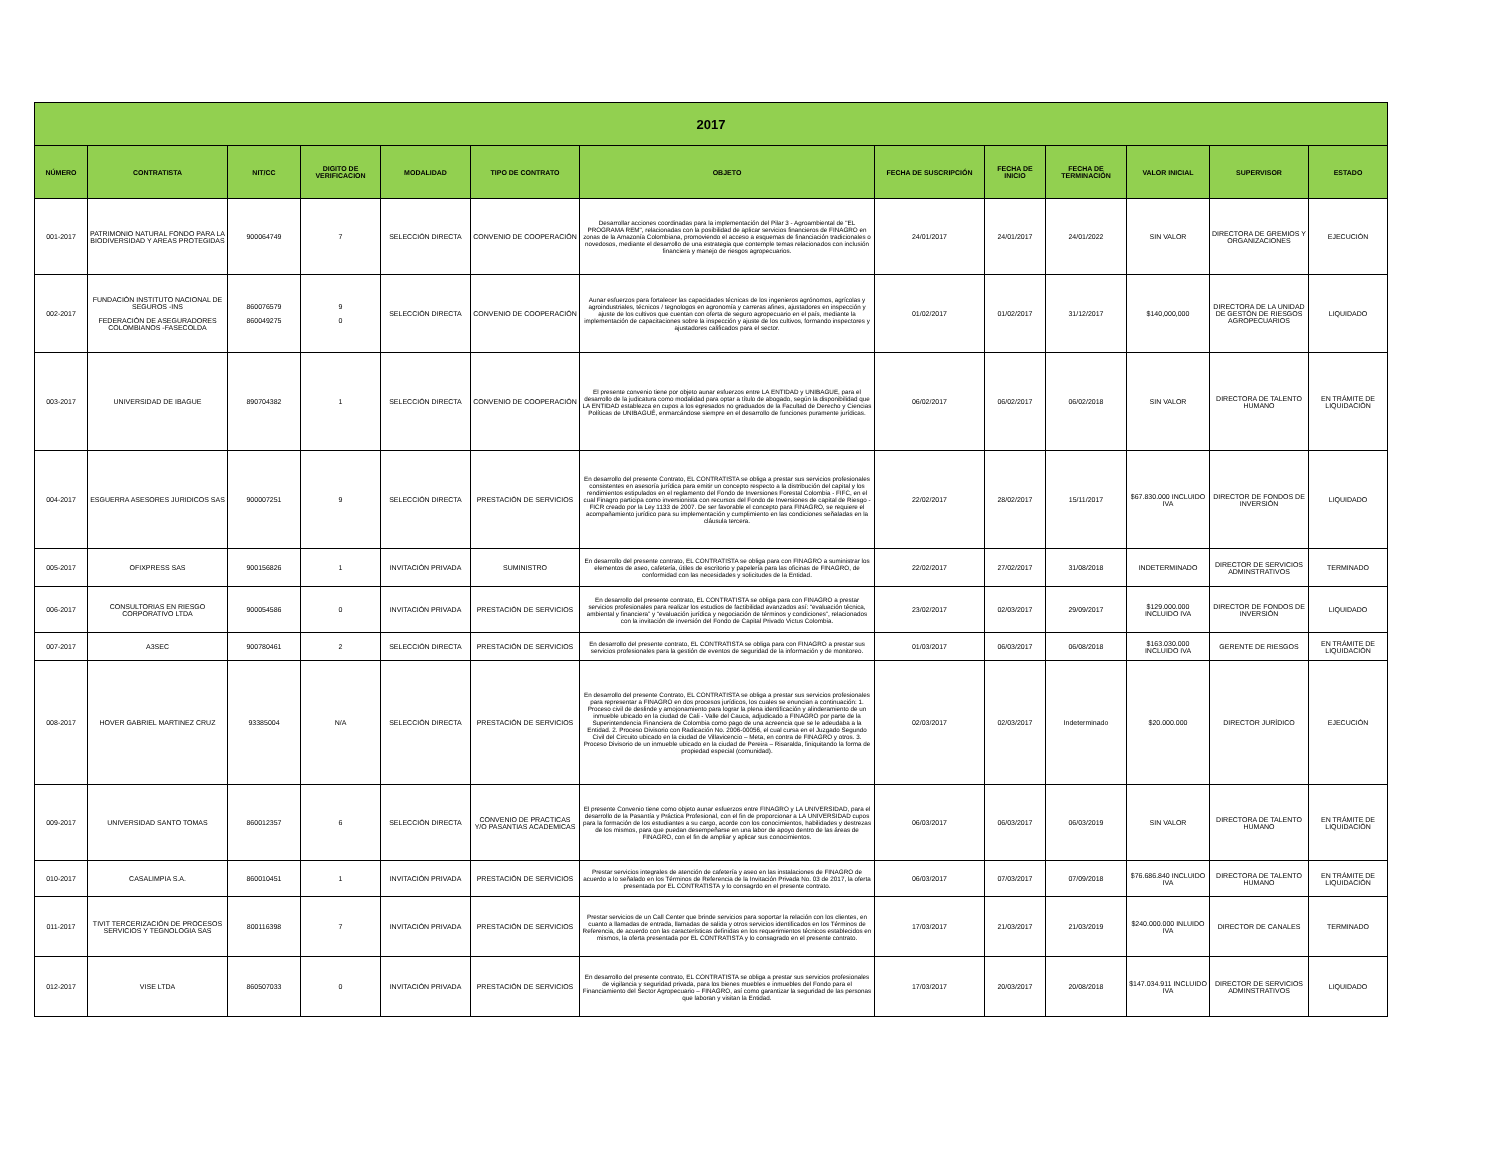| 2017 | | | | | | | | | | | | |
| --- | --- | --- | --- | --- | --- | --- | --- | --- | --- | --- | --- | --- |
| NÚMERO | CONTRATISTA | NIT/CC | DIGITO DE VERIFICACION | MODALIDAD | TIPO DE CONTRATO | OBJETO | FECHA DE SUSCRIPCIÓN | FECHA DE INICIO | FECHA DE TERMINACIÓN | VALOR INICIAL | SUPERVISOR | ESTADO |
| 001-2017 | PATRIMONIO NATURAL FONDO PARA LA BIODIVERSIDAD Y AREAS PROTEGIDAS | 900064749 | 7 | SELECCIÓN DIRECTA | CONVENIO DE COOPERACIÓN | Desarrollar acciones coordinadas para la implementación del Pilar 3 - Agroambiental de "EL PROGRAMA REM", relacionadas con la posibilidad de aplicar servicios financieros de FINAGRO en zonas de la Amazonía Colombiana, promoviendo el acceso a esquemas de financiación tradicionales o novedosos, mediante el desarrollo de una estrategia que contemple temas relacionados con inclusión financiera y manejo de riesgos agropecuarios. | 24/01/2017 | 24/01/2017 | 24/01/2022 | SIN VALOR | DIRECTORA DE GREMIOS Y ORGANIZACIONES | EJECUCIÓN |
| 002-2017 | FUNDACIÓN INSTITUTO NACIONAL DE SEGUROS -INS FEDERACIÓN DE ASEGURADORES COLOMBIANOS -FASECOLDA | 860076579 860049275 | 9 0 | SELECCIÓN DIRECTA | CONVENIO DE COOPERACIÓN | Aunar esfuerzos para fortalecer las capacidades técnicas de los ingenieros agrónomos, agrícolas y agroindustriales, técnicos / tegnologos en agronomía y carreras afines, ajustadores en inspección y ajuste de los cultivos que cuentan con oferta de seguro agropecuario en el país, mediante la implementación de capacitaciones sobre la inspección y ajuste de los cultivos, formando inspectores y ajustadores calificados para el sector. | 01/02/2017 | 01/02/2017 | 31/12/2017 | $140,000,000 | DIRECTORA DE LA UNIDAD DE GESTÓN DE RIESGOS AGROPECUARIOS | LIQUIDADO |
| 003-2017 | UNIVERSIDAD DE IBAGUE | 890704382 | 1 | SELECCIÓN DIRECTA | CONVENIO DE COOPERACIÓN | El presente convenio tiene por objeto aunar esfuerzos entre LA ENTIDAD y UNIBAGUE, para el desarrollo de la judicatura como modalidad para optar a título de abogado, según la disponibilidad que LA ENTIDAD establezca en cupos a los egresados no graduados de la Facultad de Derecho y Ciencias Políticas de UNIBAGUÉ, enmarcándose siempre en el desarrollo de funciones puramente jurídicas. | 06/02/2017 | 06/02/2017 | 06/02/2018 | SIN VALOR | DIRECTORA DE TALENTO HUMANO | EN TRÁMITE DE LIQUIDACIÓN |
| 004-2017 | ESGUERRA ASESORES JURIDICOS SAS | 900007251 | 9 | SELECCIÓN DIRECTA | PRESTACIÓN DE SERVICIOS | En desarrollo del presente Contrato, EL CONTRATISTA se obliga a prestar sus servicios profesionales consistentes en asesoría jurídica para emitir un concepto respecto a la distribución del capital y los rendimientos estipulados en el reglamento del Fondo de Inversiones Forestal Colombia - FIFC, en el cual Finagro participa como inversionista con recursos del Fondo de Inversiones de capital de Riesgo - FICR creado por la Ley 1133 de 2007. De ser favorable el concepto para FINAGRO, se requiere el acompañamiento jurídico para su implementación y cumplimiento en las condiciones señaladas en la cláusula tercera. | 22/02/2017 | 28/02/2017 | 15/11/2017 | $67.830.000 INCLUIDO IVA | DIRECTOR DE FONDOS DE INVERSIÓN | LIQUIDADO |
| 005-2017 | OFIXPRESS SAS | 900156826 | 1 | INVITACIÓN PRIVADA | SUMINISTRO | En desarrollo del presente contrato, EL CONTRATISTA se obliga para con FINAGRO a suministrar los elementos de aseo, cafetería, útiles de escritorio y papelería para las oficinas de FINAGRO, de conformidad con las necesidades y solicitudes de la Entidad. | 22/02/2017 | 27/02/2017 | 31/08/2018 | INDETERMINADO | DIRECTOR DE SERVICIOS ADMINSTRATIVOS | TERMINADO |
| 006-2017 | CONSULTORIAS EN RIESGO CORPORATIVO LTDA | 900054586 | 0 | INVITACIÓN PRIVADA | PRESTACIÓN DE SERVICIOS | En desarrollo del presente contrato, EL CONTRATISTA se obliga para con FINAGRO a prestar servicios profesionales para realizar los estudios de factibilidad avanzados así: “evaluación técnica, ambiental y financiera” y “evaluación jurídica y negociación de términos y condiciones”, relacionados con la invitación de inversión del Fondo de Capital Privado Victus Colombia. | 23/02/2017 | 02/03/2017 | 29/09/2017 | $129.000.000 INCLUIDO IVA | DIRECTOR DE FONDOS DE INVERSIÓN | LIQUIDADO |
| 007-2017 | A3SEC | 900780461 | 2 | SELECCIÓN DIRECTA | PRESTACIÓN DE SERVICIOS | En desarrollo del presente contrato, EL CONTRATISTA se obliga para con FINAGRO a prestar sus servicios profesionales para la gestión de eventos de seguridad de la información y de monitoreo. | 01/03/2017 | 06/03/2017 | 06/08/2018 | $163.030.000 INCLUIDO IVA | GERENTE DE RIESGOS | EN TRÁMITE DE LIQUIDACIÓN |
| 008-2017 | HOVER GABRIEL MARTINEZ CRUZ | 93385004 | N/A | SELECCIÓN DIRECTA | PRESTACIÓN DE SERVICIOS | En desarrollo del presente Contrato, EL CONTRATISTA se obliga a prestar sus servicios profesionales para representar a FINAGRO en dos procesos jurídicos, los cuales se enuncian a continuación: 1. Proceso civil de deslinde y amojonamiento para lograr la plena identificación y alinderamiento de un inmueble ubicado en la ciudad de Cali - Valle del Cauca, adjudicado a FINAGRO por parte de la Superintendencia Financiera de Colombia como pago de una acreencia que se le adeudaba a la Entidad. 2. Proceso Divisorio con Radicación No. 2006-00056, el cual cursa en el Juzgado Segundo Civil del Circuito ubicado en la ciudad de Villavicencio – Meta, en contra de FINAGRO y otros. 3. Proceso Divisorio de un inmueble ubicado en la ciudad de Pereira – Risaralda, finiquitando la forma de propiedad especial (comunidad). | 02/03/2017 | 02/03/2017 | Indeterminado | $20.000.000 | DIRECTOR JURÍDICO | EJECUCIÓN |
| 009-2017 | UNIVERSIDAD SANTO TOMAS | 860012357 | 6 | SELECCIÓN DIRECTA | CONVENIO DE PRACTICAS Y/O PASANTIAS ACADEMICAS | El presente Convenio tiene como objeto aunar esfuerzos entre FINAGRO y LA UNIVERSIDAD, para el desarrollo de la Pasantía y Práctica Profesional, con el fin de proporcionar a LA UNIVERSIDAD cupos para la formación de los estudiantes a su cargo, acorde con los conocimientos, habilidades y destrezas de los mismos, para que puedan desempeñarse en una labor de apoyo dentro de las áreas de FINAGRO, con el fin de ampliar y aplicar sus conocimientos. | 06/03/2017 | 06/03/2017 | 06/03/2019 | SIN VALOR | DIRECTORA DE TALENTO HUMANO | EN TRÁMITE DE LIQUIDACIÓN |
| 010-2017 | CASALIMPIA S.A. | 860010451 | 1 | INVITACIÓN PRIVADA | PRESTACIÓN DE SERVICIOS | Prestar servicios integrales de atención de cafetería y aseo en las instalaciones de FINAGRO de acuerdo a lo señalado en los Términos de Referencia de la Invitación Privada No. 03 de 2017, la oferta presentada por EL CONTRATISTA y lo consagrdo en el presente contrato. | 06/03/2017 | 07/03/2017 | 07/09/2018 | $76.686.840 INCLUIDO IVA | DIRECTORA DE TALENTO HUMANO | EN TRÁMITE DE LIQUIDACIÓN |
| 011-2017 | TIVIT TERCERIZACIÓN DE PROCESOS SERVICIOS Y TEGNOLOGIA SAS | 800116398 | 7 | INVITACIÓN PRIVADA | PRESTACIÓN DE SERVICIOS | Prestar servicios de un Call Center que brinde servicios para soportar la relación con los clientes, en cuanto a llamadas de entrada, llamadas de salida y otros servicios identificados en los Términos de Referencia, de acuerdo con las características definidas en los requerimientos técnicos establecidos en mismos, la oferta presentada por EL CONTRATISTA y lo consagrado en el presente contrato. | 17/03/2017 | 21/03/2017 | 21/03/2019 | $240.000.000 INLUIDO IVA | DIRECTOR DE CANALES | TERMINADO |
| 012-2017 | VISE LTDA | 860507033 | 0 | INVITACIÓN PRIVADA | PRESTACIÓN DE SERVICIOS | En desarrollo del presente contrato, EL CONTRATISTA se obliga a prestar sus servicios profesionales de vigilancia y seguridad privada, para los bienes muebles e inmuebles del Fondo para el Financiamiento del Sector Agropecuario – FINAGRO, así como garantizar la seguridad de las personas que laboran y visitan la Entidad. | 17/03/2017 | 20/03/2017 | 20/08/2018 | $147.034.911 INCLUIDO IVA | DIRECTOR DE SERVICIOS ADMINSTRATIVOS | LIQUIDADO |